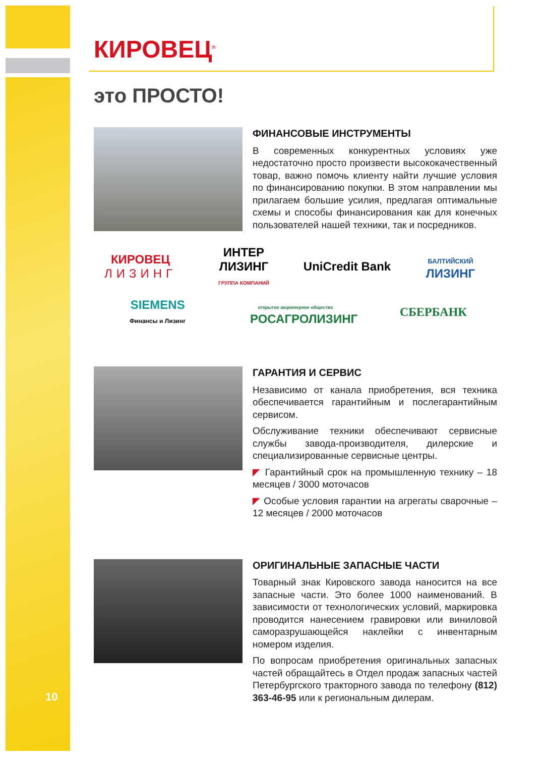КИРОВЕЦ<sup>®</sup>
это ПРОСТО!
ФИНАНСОВЫЕ ИНСТРУМЕНТЫ
В современных конкурентных условиях уже недостаточно просто произвести высококачественный товар, важно помочь клиенту найти лучшие условия по финансированию покупки. В этом направлении мы прилагаем большие усилия, предлагая оптимальные схемы и способы финансирования как для конечных пользователей нашей техники, так и посредников.
КИРОВЕЦ
ЛИЗИНГ
ИНТЕР ЛИЗИНГ
ГРУППА КОМПАНИЙ
UniCredit Bank
БАЛТИЙСКИЙ
ЛИЗИНГ
SIEMENS
Финансы и Лизинг
открытое акционерное общество
РОСАГРОЛИЗИНГ
СБЕРБАНК
ГАРАНТИЯ И СЕРВИС
Независимо от канала приобретения, вся техника обеспечивается гарантийным и послегарантийным сервисом.
Обслуживание техники обеспечивают сервисные службы завода-производителя, дилерские и специализированные сервисные центры.
◤ Гарантийный срок на промышленную технику – 18 месяцев / 3000 моточасов
◤ Особые условия гарантии на агрегаты сварочные – 12 месяцев / 2000 моточасов
ОРИГИНАЛЬНЫЕ ЗАПАСНЫЕ ЧАСТИ
Товарный знак Кировского завода наносится на все запасные части. Это более 1000 наименований. В зависимости от технологических условий, маркировка проводится нанесением гравировки или виниловой саморазрушающейся наклейки с инвентарным номером изделия.
По вопросам приобретения оригинальных запасных частей обращайтесь в Отдел продаж запасных частей Петербургского тракторного завода по телефону (812) 363-46-95 или к региональным дилерам.
10